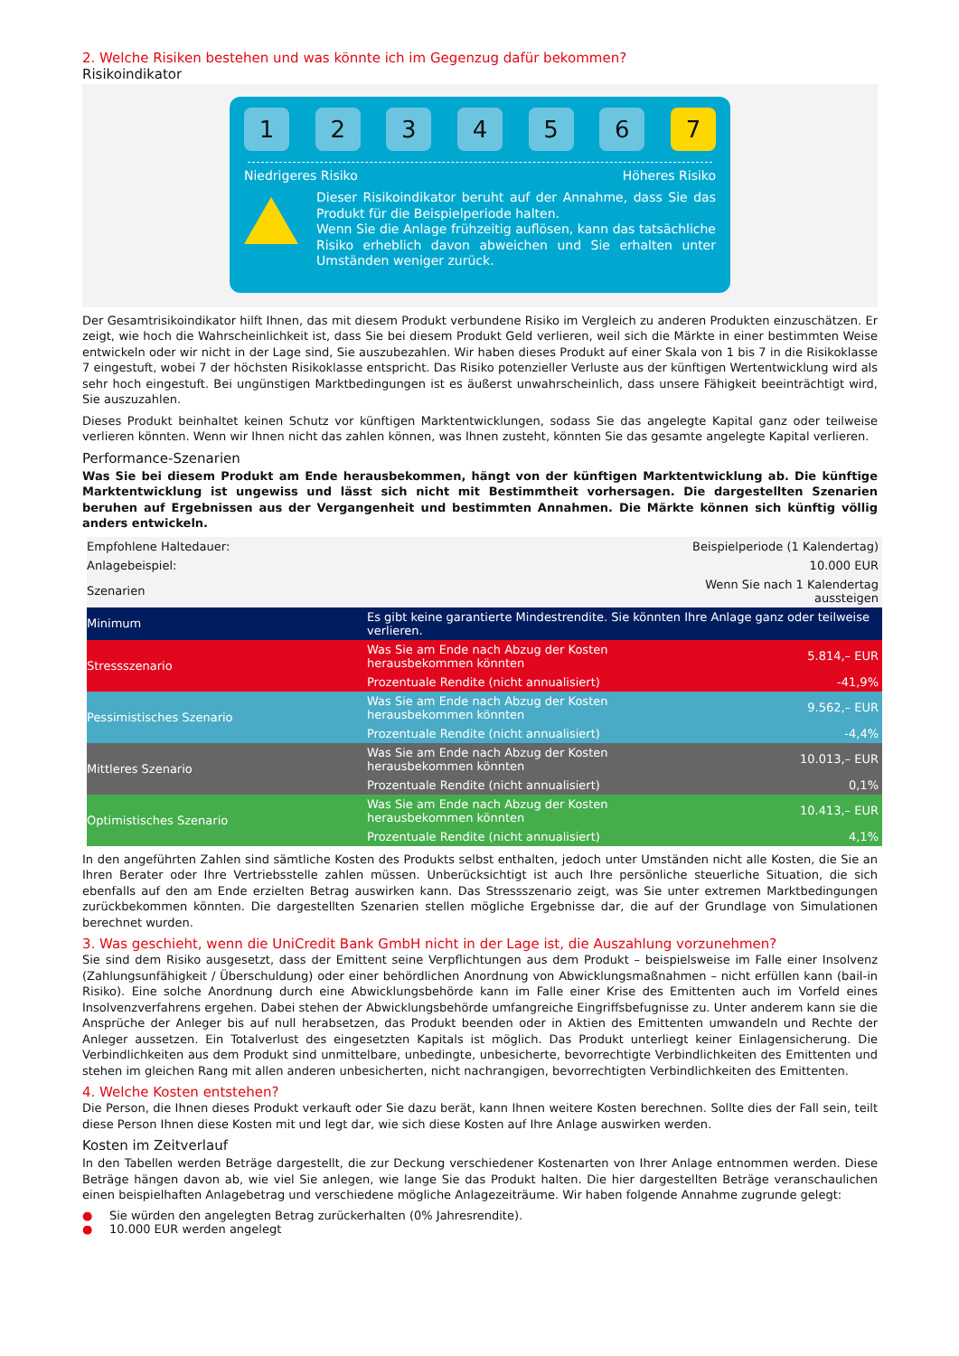2. Welche Risiken bestehen und was könnte ich im Gegenzug dafür bekommen?
Risikoindikator
1 2 3 4 5 6 7
Niedrigeres Risiko Höheres Risiko
Dieser Risikoindikator beruht auf der Annahme, dass Sie das Produkt für die Beispielperiode halten.
Wenn Sie die Anlage frühzeitig auflösen, kann das tatsächliche Risiko erheblich davon abweichen und Sie erhalten unter Umständen weniger zurück.
Der Gesamtrisikoindikator hilft Ihnen, das mit diesem Produkt verbundene Risiko im Vergleich zu anderen Produkten einzuschätzen. Er zeigt, wie hoch die Wahrscheinlichkeit ist, dass Sie bei diesem Produkt Geld verlieren, weil sich die Märkte in einer bestimmten Weise entwickeln oder wir nicht in der Lage sind, Sie auszubezahlen. Wir haben dieses Produkt auf einer Skala von 1 bis 7 in die Risikoklasse 7 eingestuft, wobei 7 der höchsten Risikoklasse entspricht. Das Risiko potenzieller Verluste aus der künftigen Wertentwicklung wird als sehr hoch eingestuft. Bei ungünstigen Marktbedingungen ist es äußerst unwahrscheinlich, dass unsere Fähigkeit beeinträchtigt wird, Sie auszuzahlen.
Dieses Produkt beinhaltet keinen Schutz vor künftigen Marktentwicklungen, sodass Sie das angelegte Kapital ganz oder teilweise verlieren könnten. Wenn wir Ihnen nicht das zahlen können, was Ihnen zusteht, könnten Sie das gesamte angelegte Kapital verlieren.
Performance-Szenarien
Was Sie bei diesem Produkt am Ende herausbekommen, hängt von der künftigen Marktentwicklung ab. Die künftige Marktentwicklung ist ungewiss und lässt sich nicht mit Bestimmtheit vorhersagen. Die dargestellten Szenarien beruhen auf Ergebnissen aus der Vergangenheit und bestimmten Annahmen. Die Märkte können sich künftig völlig anders entwickeln.
| Empfohlene Haltedauer: | | Beispielperiode (1 Kalendertag) |
| Anlagebeispiel: | | 10.000 EUR |
| Szenarien | | Wenn Sie nach 1 Kalendertag aussteigen |
| Minimum | Es gibt keine garantierte Mindestrendite. Sie könnten Ihre Anlage ganz oder teilweise verlieren. | |
| Stressszenario | Was Sie am Ende nach Abzug der Kosten herausbekommen könnten | 5.814,– EUR |
| | Prozentuale Rendite (nicht annualisiert) | -41,9% |
| Pessimistisches Szenario | Was Sie am Ende nach Abzug der Kosten herausbekommen könnten | 9.562,– EUR |
| | Prozentuale Rendite (nicht annualisiert) | -4,4% |
| Mittleres Szenario | Was Sie am Ende nach Abzug der Kosten herausbekommen könnten | 10.013,– EUR |
| | Prozentuale Rendite (nicht annualisiert) | 0,1% |
| Optimistisches Szenario | Was Sie am Ende nach Abzug der Kosten herausbekommen könnten | 10.413,– EUR |
| | Prozentuale Rendite (nicht annualisiert) | 4,1% |
In den angeführten Zahlen sind sämtliche Kosten des Produkts selbst enthalten, jedoch unter Umständen nicht alle Kosten, die Sie an Ihren Berater oder Ihre Vertriebsstelle zahlen müssen. Unberücksichtigt ist auch Ihre persönliche steuerliche Situation, die sich ebenfalls auf den am Ende erzielten Betrag auswirken kann. Das Stressszenario zeigt, was Sie unter extremen Marktbedingungen zurückbekommen könnten. Die dargestellten Szenarien stellen mögliche Ergebnisse dar, die auf der Grundlage von Simulationen berechnet wurden.
3. Was geschieht, wenn die UniCredit Bank GmbH nicht in der Lage ist, die Auszahlung vorzunehmen?
Sie sind dem Risiko ausgesetzt, dass der Emittent seine Verpflichtungen aus dem Produkt – beispielsweise im Falle einer Insolvenz (Zahlungsunfähigkeit / Überschuldung) oder einer behördlichen Anordnung von Abwicklungsmaßnahmen – nicht erfüllen kann (bail-in Risiko). Eine solche Anordnung durch eine Abwicklungsbehörde kann im Falle einer Krise des Emittenten auch im Vorfeld eines Insolvenzverfahrens ergehen. Dabei stehen der Abwicklungsbehörde umfangreiche Eingriffsbefugnisse zu. Unter anderem kann sie die Ansprüche der Anleger bis auf null herabsetzen, das Produkt beenden oder in Aktien des Emittenten umwandeln und Rechte der Anleger aussetzen. Ein Totalverlust des eingesetzten Kapitals ist möglich. Das Produkt unterliegt keiner Einlagensicherung. Die Verbindlichkeiten aus dem Produkt sind unmittelbare, unbedingte, unbesicherte, bevorrechtigte Verbindlichkeiten des Emittenten und stehen im gleichen Rang mit allen anderen unbesicherten, nicht nachrangigen, bevorrechtigten Verbindlichkeiten des Emittenten.
4. Welche Kosten entstehen?
Die Person, die Ihnen dieses Produkt verkauft oder Sie dazu berät, kann Ihnen weitere Kosten berechnen. Sollte dies der Fall sein, teilt diese Person Ihnen diese Kosten mit und legt dar, wie sich diese Kosten auf Ihre Anlage auswirken werden.
Kosten im Zeitverlauf
In den Tabellen werden Beträge dargestellt, die zur Deckung verschiedener Kostenarten von Ihrer Anlage entnommen werden. Diese Beträge hängen davon ab, wie viel Sie anlegen, wie lange Sie das Produkt halten. Die hier dargestellten Beträge veranschaulichen einen beispielhaften Anlagebetrag und verschiedene mögliche Anlagezeiträume. Wir haben folgende Annahme zugrunde gelegt:
● Sie würden den angelegten Betrag zurückerhalten (0% Jahresrendite).
● 10.000 EUR werden angelegt